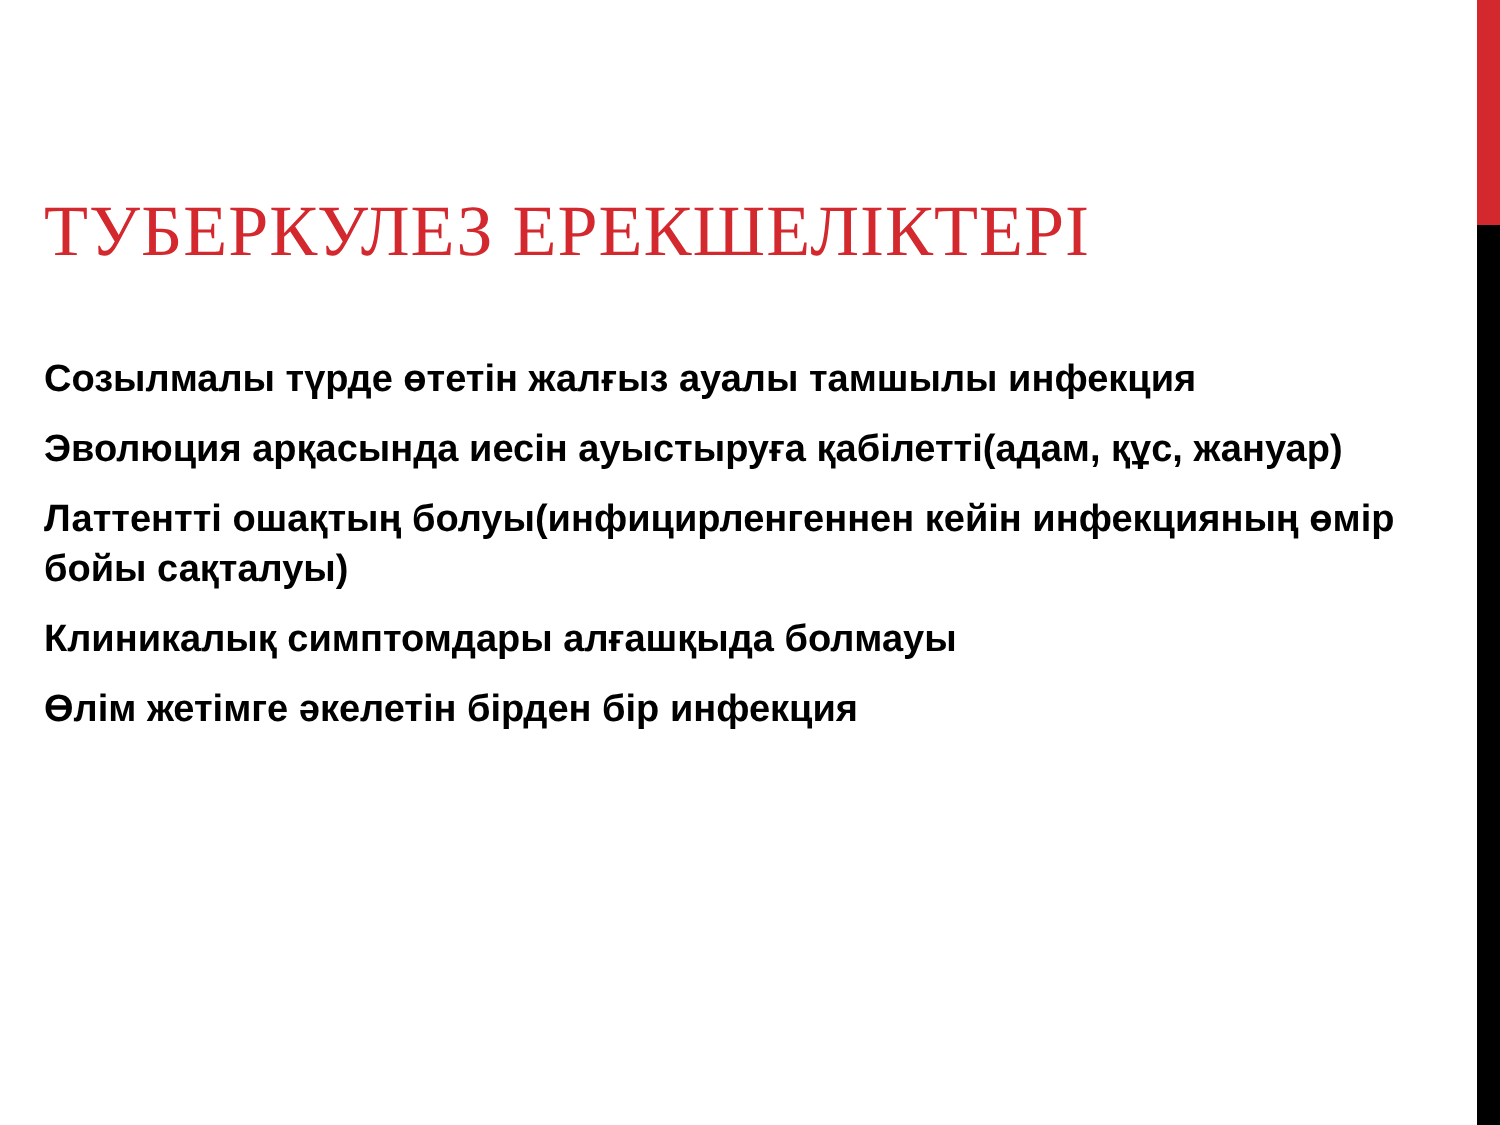ТУБЕРКУЛЕЗ ЕРЕКШЕЛІКТЕРІ
Созылмалы түрде өтетін жалғыз ауалы тамшылы инфекция
Эволюция арқасында иесін ауыстыруға қабілетті(адам, құс, жануар)
Латтентті ошақтың болуы(инфицирленгеннен кейін инфекцияның өмір бойы сақталуы)
Клиникалық симптомдары алғашқыда болмауы
Өлім жетімге әкелетін бірден бір инфекция